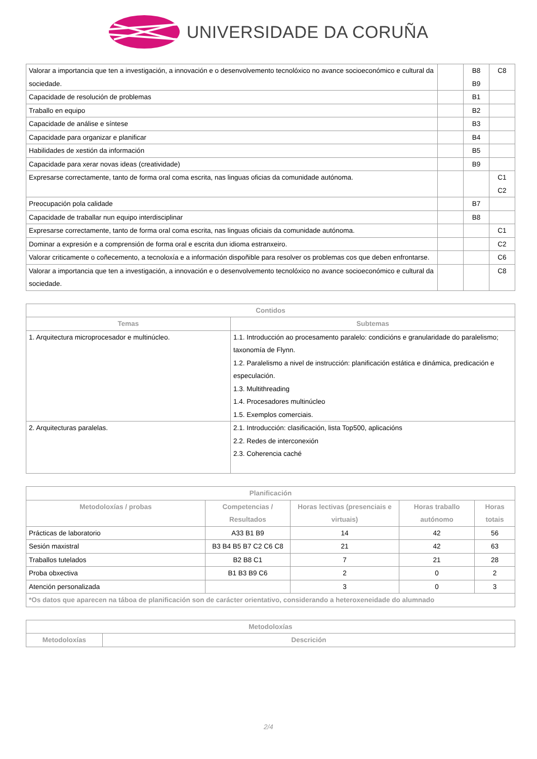UNIVERSIDADE DA CORUÑA
| Valorar a importancia que ten a investigación, a innovación e o desenvolvemento tecnolóxico no avance socioeconómico e cultural da sociedade. | | B8 B9 | C8 |
| Capacidade de resolución de problemas | | B1 | |
| Traballo en equipo | | B2 | |
| Capacidade de análise e síntese | | B3 | |
| Capacidade para organizar e planificar | | B4 | |
| Habilidades de xestión da información | | B5 | |
| Capacidade para xerar novas ideas (creatividade) | | B9 | |
| Expresarse correctamente, tanto de forma oral coma escrita, nas linguas oficias da comunidade autónoma. | | | C1 C2 |
| Preocupación pola calidade | | B7 | |
| Capacidade de traballar nun equipo interdisciplinar | | B8 | |
| Expresarse correctamente, tanto de forma oral coma escrita, nas linguas oficiais da comunidade autónoma. | | | C1 |
| Dominar a expresión e a comprensión de forma oral e escrita dun idioma estranxeiro. | | | C2 |
| Valorar criticamente o coñecemento, a tecnoloxía e a información dispoñible para resolver os problemas cos que deben enfrontarse. | | | C6 |
| Valorar a importancia que ten a investigación, a innovación e o desenvolvemento tecnolóxico no avance socioeconómico e cultural da sociedade. | | | C8 |
| Contidos | |
| --- | --- |
| Temas | Subtemas |
| 1. Arquitectura microprocesador e multinúcleo. | 1.1. Introducción ao procesamento paralelo: condicións e granularidade do paralelismo; taxonomía de Flynn. 1.2. Paralelismo a nivel de instrucción: planificación estática e dinámica, predicación e especulación. 1.3. Multithreading 1.4. Procesadores multinúcleo 1.5. Exemplos comerciais. |
| 2. Arquitecturas paralelas. | 2.1. Introducción: clasificación, lista Top500, aplicacións 2.2. Redes de interconexión 2.3. Coherencia caché |
| Planificación | | | | |
| --- | --- | --- | --- | --- |
| Metodoloxías / probas | Competencias / Resultados | Horas lectivas (presenciais e virtuais) | Horas traballo autónomo | Horas totais |
| Prácticas de laboratorio | A33 B1 B9 | 14 | 42 | 56 |
| Sesión maxistral | B3 B4 B5 B7 C2 C6 C8 | 21 | 42 | 63 |
| Traballos tutelados | B2 B8 C1 | 7 | 21 | 28 |
| Proba obxectiva | B1 B3 B9 C6 | 2 | 0 | 2 |
| Atención personalizada | | 3 | 0 | 3 |
| *Os datos que aparecen na táboa de planificación son de carácter orientativo, considerando a heteroxeneidade do alumnado | | | | |
| Metodoloxías | |
| --- | --- |
| Metodoloxías | Descrición |
2/4